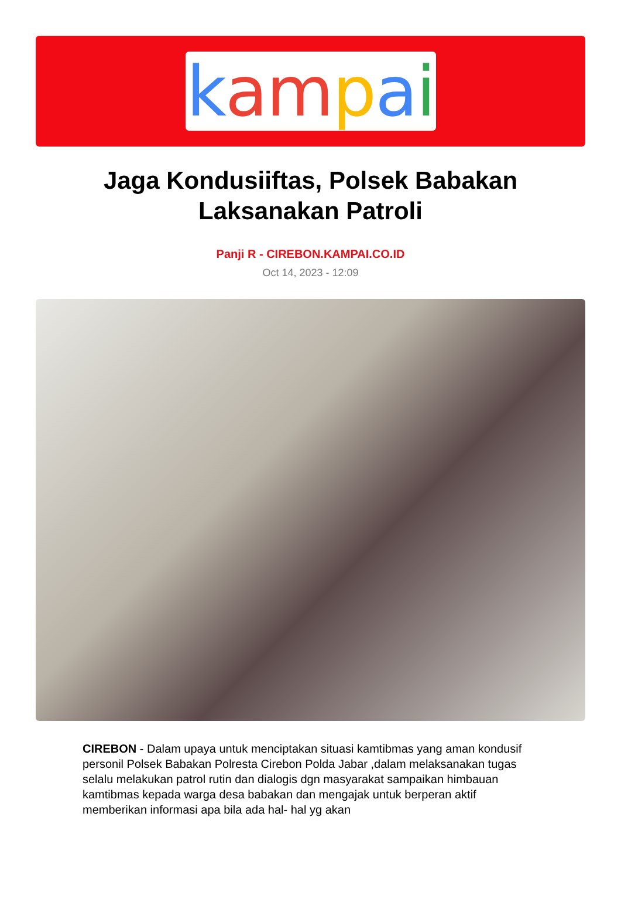kampai
Jaga Kondusiiftas, Polsek Babakan Laksanakan Patroli
Panji R - CIREBON.KAMPAI.CO.ID
Oct 14, 2023 - 12:09
CIREBON - Dalam upaya untuk menciptakan situasi kamtibmas yang aman kondusif personil Polsek Babakan Polresta Cirebon Polda Jabar ,dalam melaksanakan tugas selalu melakukan patrol rutin dan dialogis dgn masyarakat sampaikan himbauan kamtibmas kepada warga desa babakan dan mengajak untuk berperan aktif memberikan informasi apa bila ada hal- hal yg akan